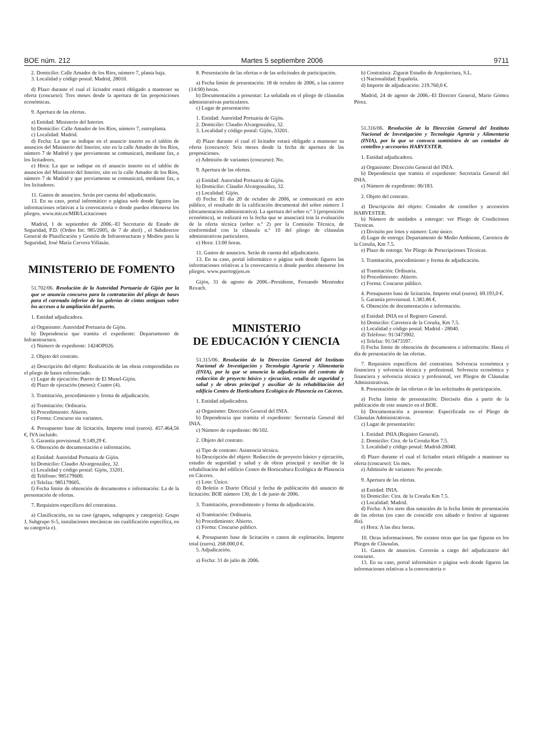BOE núm. 212 Martes 5 septiembre 2006 9711
2. Domicilio: Calle Amador de los Ríos, número 7, planta baja.
3. Localidad y código postal: Madrid, 28010.
d) Plazo durante el cual el licitador estará obligado a mantener su oferta (concurso): Tres meses desde la apertura de las proposiciones económicas.
9. Apertura de las ofertas.
a) Entidad: Ministerio del Interior.
b) Domicilio: Calle Amador de los Ríos, número 7, entreplanta.
c) Localidad: Madrid.
d) Fecha: La que se indique en el anuncio inserto en el tablón de anuncios del Ministerio del Interior, sito en la calle Amador de los Ríos, número 7 de Madrid y que previamente se comunicará, mediante fax, a los licitadores.
e) Hora: La que se indique en el anuncio inserto en el tablón de anuncios del Ministerio del Interior, sito en la calle Amador de los Ríos, número 7 de Madrid y que previamente se comunicará, mediante fax, a los licitadores.
11. Gastos de anuncios. Serán por cuenta del adjudicatario.
13. En su caso, portal informático o página web donde figuren las informaciones relativas a la convocatoria o donde pueden obtenerse los pliegos. www.mir.es/MIR/Licitaciones
Madrid, 1 de septiembre de 2006.–El Secretario de Estado de Seguridad, P.D. (Orden Int: 985/2005, de 7 de abril) , el Subdirector General de Planificación y Gestión de Infraestructuras y Medios para la Seguridad, José María Cervera Villasán.
MINISTERIO DE FOMENTO
51.702/06. Resolución de la Autoridad Portuaria de Gijón por la que se anuncia concurso para la contratación del pliego de bases para el carenado inferior de las galerías de cintas antiguas sobre los accesos a la ampliación del puerto.
1. Entidad adjudicadora.
a) Organismo: Autoridad Portuaria de Gijón.
b) Dependencia que tramita el expediente: Departamento de Infraestructura.
c) Número de expediente: 1424OP026.
2. Objeto del contrato.
a) Descripción del objeto: Realización de las obras comprendidas en el pliego de bases referenciado.
c) Lugar de ejecución: Puerto de El Musel-Gijón.
d) Plazo de ejecución (meses): Cuatro (4).
3. Tramitación, procedimiento y forma de adjudicación.
a) Tramitación: Ordinaria.
b) Procedimiento: Abierto.
c) Forma: Concurso sin variantes.
4. Presupuesto base de licitación. Importe total (euros). 457.464,56 €, IVA incluido.
5. Garantía provisional. 9.149,29 €.
6. Obtención de documentación e información.
a) Entidad: Autoridad Portuaria de Gijón.
b) Domicilio: Claudio Alvargonzález, 32.
c) Localidad y código postal: Gijón, 33201.
d) Teléfono: 985179600.
e) Telefax: 985179605.
f) Fecha límite de obtención de documentos e información: La de la presentación de ofertas.
7. Requisitos específicos del contratista.
a) Clasificación, en su caso (grupos, subgrupos y categoría): Grupo J, Subgrupo S-5, instalaciones mecánicas sin cualificación específica, en su categoría e).
8. Presentación de las ofertas o de las solicitudes de participación.
a) Fecha límite de presentación: 18 de octubre de 2006, a las catorce (14:00) horas.
b) Documentación a presentar: La señalada en el pliego de cláusulas administrativas particulares.
c) Lugar de presentación:
1. Entidad: Autoridad Portuaria de Gijón.
2. Domicilio: Claudio Alvargonzález, 32.
3. Localidad y código postal: Gijón, 33201.
d) Plazo durante el cual el licitador estará obligado a mantener su oferta (concurso): Seis meses desde la fecha de apertura de las proposiciones.
e) Admisión de variantes (concurso): No.
9. Apertura de las ofertas.
a) Entidad: Autoridad Portuaria de Gijón.
b) Domicilio: Claudio Alvargonzález, 32.
c) Localidad: Gijón.
d) Fecha: El día 20 de octubre de 2006, se comunicará en acto público, el resultado de la calificación documental del sobre número 1 (documentación administrativa). La apertura del sobre n.º 3 (proposición económica), se realizará en la fecha que se anunciará tras la evaluación de la oferta técnica (sobre n.º 2) por la Comisión Técnica, de conformidad con la cláusula n.º 10 del pliego de cláusulas administrativas particulares.
e) Hora: 13:00 horas.
11. Gastos de anuncios. Serán de cuenta del adjudicatario.
13. En su caso, portal informático o página web donde figuren las informaciones relativas a la convocatoria o donde pueden obtenerse los pliegos. www.puertogijon.es
Gijón, 31 de agosto de 2006.–Presidente, Fernando Menéndez Rexach.
MINISTERIO
DE EDUCACIÓN Y CIENCIA
51.315/06. Resolución de la Dirección General del Instituto Nacional de Investigación y Tecnología Agraria y Alimentaria (INIA), por la que se anuncia la adjudicación del contrato de redacción de proyecto básico y ejecución, estudio de seguridad y salud y de obras principal y auxiliar de la rehabilitación del edificio Centro de Horticultura Ecológica de Plasencia en Cáceres.
1. Entidad adjudicadora.
a) Organismo: Dirección General del INIA.
b) Dependencia que tramita el expediente: Secretaría General del INIA.
c) Número de expediente: 06/102.
2. Objeto del contrato.
a) Tipo de contrato: Asistencia técnica.
b) Descripción del objeto: Redacción de proyecto básico y ejecución, estudio de seguridad y salud y de obras principal y auxiliar de la rehabilitación del edificio Centro de Horticultura Ecológica de Plasencia en Cáceres.
c) Lote: Único.
d) Boletín o Diario Oficial y fecha de publicación del anuncio de licitación: BOE número 130, de 1 de junio de 2006.
3. Tramitación, procedimiento y forma de adjudicación.
a) Tramitación: Ordinaria.
b) Procedimiento: Abierto.
c) Forma: Concurso público.
4. Presupuesto base de licitación o canon de explotación. Importe total (euros). 268.000,0 €.
5. Adjudicación.
a) Fecha: 31 de julio de 2006.
b) Contratista: Zigurat Estudio de Arquitectura, S.L.
c) Nacionalidad: Española.
d) Importe de adjudicación: 219.760,0 €.
Madrid, 24 de agosto de 2006.–El Director General, Mario Gómez Pérez.
51.316/06. Resolución de la Dirección General del Instituto Nacional de Investigación y Tecnología Agraria y Alimentaría (INIA), por la que se convoca suministro de un contador de centelleo y accesorios HARVESTER.
1. Entidad adjudicadora.
a) Organismo: Dirección General del INIA.
b) Dependencia que tramita el expediente: Secretaría General del INIA.
c) Número de expediente: 06/183.
2. Objeto del contrato.
a) Descripción del objeto: Contador de centelleo y accesorios HARVESTER.
b) Número de unidades a entregar: ver Pliego de Condiciones Técnicas.
c) División por lotes y número: Lote único.
d) Lugar de entrega: Departamento de Medio Ambiente, Carretera de la Coruña, Km 7.5.
e) Plazo de entrega: Ver Pliego de Prescripciones Técnicas.
3. Tramitación, procedimiento y forma de adjudicación.
a) Tramitación: Ordinaria.
b) Procedimiento: Abierto.
c) Forma: Concurso público.
4. Presupuesto base de licitación. Importe total (euros). 69.193,0 €.
5. Garantía provisional. 1.383.86 €.
6. Obtención de documentación e información.
a) Entidad: INIA en el Registro General.
b) Domicilio: Carretera de la Coruña, Km 7.5.
c) Localidad y código postal: Madrid - 28040.
d) Teléfono: 91/3473902.
e) Telefax: 91/3473597.
f) Fecha límite de obtención de documentos e información: Hasta el día de presentación de las ofertas.
7. Requisitos específicos del contratista. Solvencia económica y financiera y solvencia técnica y profesional. Solvencia económica y financiera y solvencia técnica y profesional, ver Pliegos de Cláusulas Administrativas.
8. Presentación de las ofertas o de las solicitudes de participación.
a) Fecha límite de presentación: Dieciséis días a partir de la publicación de este anuncio en el BOE.
b) Documentación a presentar: Especificada en el Pliego de Cláusulas Administrativas.
c) Lugar de presentación:
1. Entidad: INIA (Registro General).
2. Domicilio: Ctra. de la Coruña Km 7.5.
3. Localidad y código postal: Madrid-28040.
d) Plazo durante el cual el licitador estará obligado a mantener su oferta (concurso): Un mes.
e) Admisión de variantes: No procede.
9. Apertura de las ofertas.
a) Entidad: INIA.
b) Domicilio: Ctra. de la Coruña Km 7.5.
c) Localidad: Madrid.
d) Fecha: A los siete días naturales de la fecha límite de presentación de las ofertas (en caso de coincidir con sábado o festivo al siguiente día).
e) Hora: A las diez horas.
10. Otras informaciones. No existen otras que las que figuran en los Pliegos de Cláusulas.
11. Gastos de anuncios. Correrán a cargo del adjudicatario del concurso.
13. En su caso, portal informático o página web donde figuren las informaciones relativas a la convocatoria o